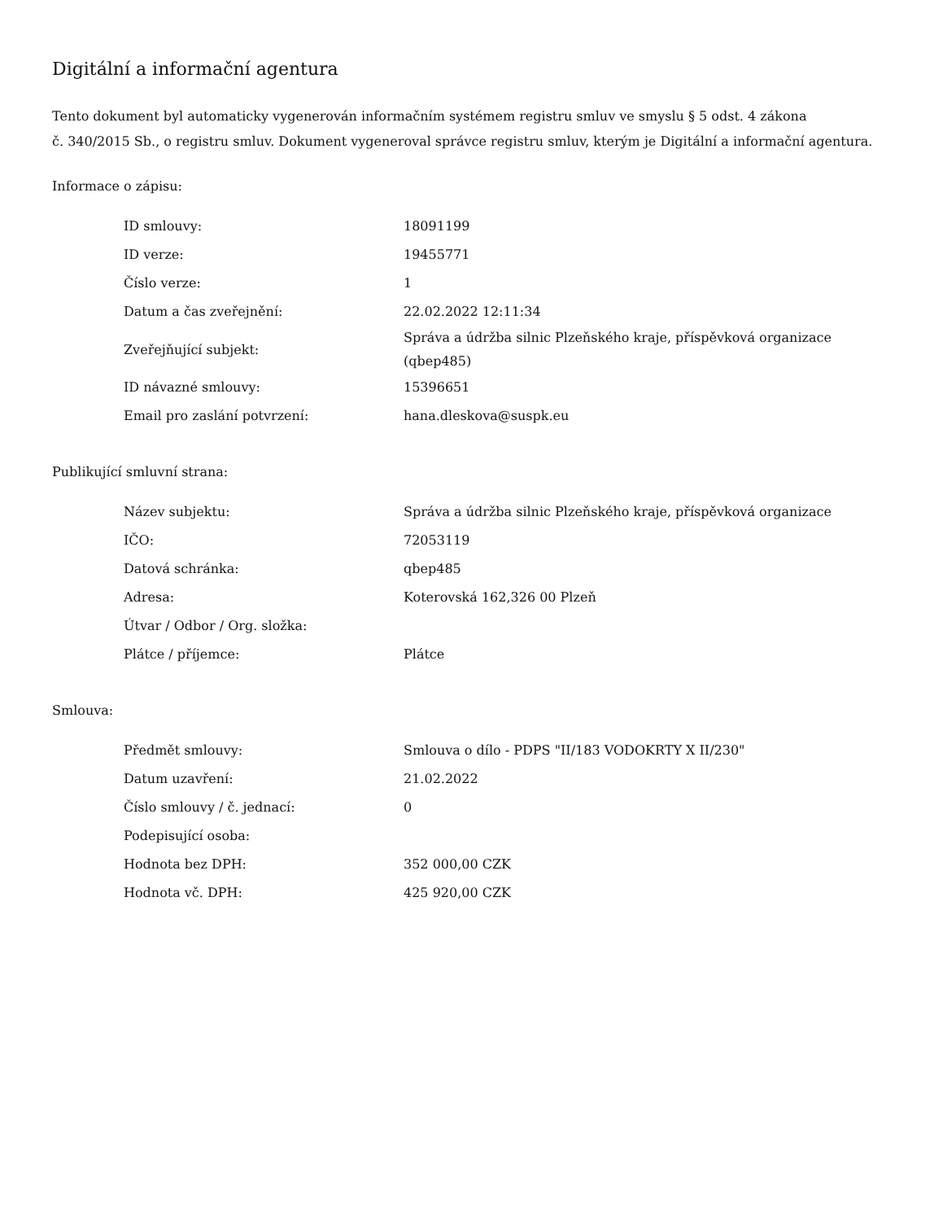Digitální a informační agentura
Tento dokument byl automaticky vygenerován informačním systémem registru smluv ve smyslu § 5 odst. 4 zákona
č. 340/2015 Sb., o registru smluv. Dokument vygeneroval správce registru smluv, kterým je Digitální a informační agentura.
Informace o zápisu:
| ID smlouvy: | 18091199 |
| ID verze: | 19455771 |
| Číslo verze: | 1 |
| Datum a čas zveřejnění: | 22.02.2022 12:11:34 |
| Zveřejňující subjekt: | Správa a údržba silnic Plzeňského kraje, příspěvková organizace (qbep485) |
| ID návazné smlouvy: | 15396651 |
| Email pro zaslání potvrzení: | hana.dleskova@suspk.eu |
Publikující smluvní strana:
| Název subjektu: | Správa a údržba silnic Plzeňského kraje, příspěvková organizace |
| IČO: | 72053119 |
| Datová schránka: | qbep485 |
| Adresa: | Koterovská 162,326 00 Plzeň |
| Útvar / Odbor / Org. složka: | |
| Plátce / příjemce: | Plátce |
Smlouva:
| Předmět smlouvy: | Smlouva o dílo - PDPS "II/183 VODOKRTY X II/230" |
| Datum uzavření: | 21.02.2022 |
| Číslo smlouvy / č. jednací: | 0 |
| Podepisující osoba: | |
| Hodnota bez DPH: | 352 000,00 CZK |
| Hodnota vč. DPH: | 425 920,00 CZK |